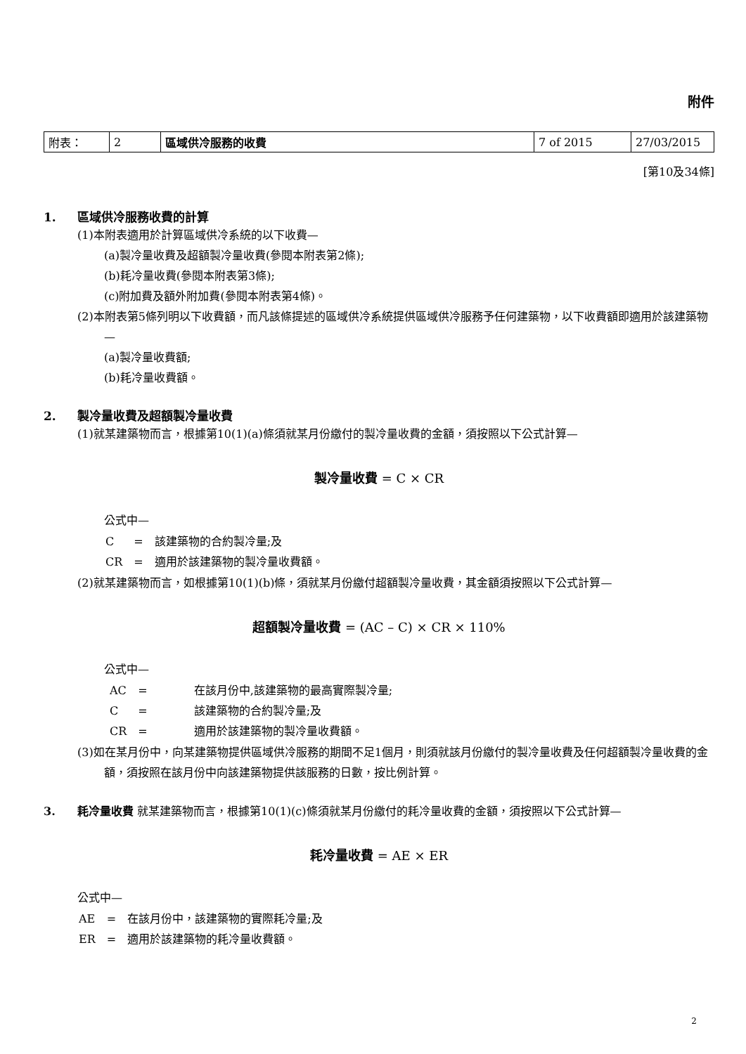附件
| 附表： | 2 | 區域供冷服務的收費 | 7 of 2015 | 27/03/2015 |
[第10及34條]
1. 區域供冷服務收費的計算
(1)本附表適用於計算區域供冷系統的以下收費—
(a)製冷量收費及超額製冷量收費(參閱本附表第2條);
(b)耗冷量收費(參閱本附表第3條);
(c)附加費及額外附加費(參閱本附表第4條)。
(2)本附表第5條列明以下收費額，而凡該條提述的區域供冷系統提供區域供冷服務予任何建築物，以下收費額即適用於該建築物—
(a)製冷量收費額;
(b)耗冷量收費額。
2. 製冷量收費及超額製冷量收費
(1)就某建築物而言，根據第10(1)(a)條須就某月份繳付的製冷量收費的金額，須按照以下公式計算—
製冷量收費 = C × CR
公式中—
| C | = | 該建築物的合約製冷量;及 |
| CR | = | 適用於該建築物的製冷量收費額。 |
(2)就某建築物而言，如根據第10(1)(b)條，須就某月份繳付超額製冷量收費，其金額須按照以下公式計算—
超額製冷量收費 = (AC – C) × CR × 110%
公式中—
| AC | = | 在該月份中,該建築物的最高實際製冷量; |
| C | = | 該建築物的合約製冷量;及 |
| CR | = | 適用於該建築物的製冷量收費額。 |
(3)如在某月份中，向某建築物提供區域供冷服務的期間不足1個月，則須就該月份繳付的製冷量收費及任何超額製冷量收費的金額，須按照在該月份中向該建築物提供該服務的日數，按比例計算。
3. 耗冷量收費 就某建築物而言，根據第10(1)(c)條須就某月份繳付的耗冷量收費的金額，須按照以下公式計算—
耗冷量收費 = AE × ER
公式中—
| AE | = | 在該月份中，該建築物的實際耗冷量;及 |
| ER | = | 適用於該建築物的耗冷量收費額。 |
2